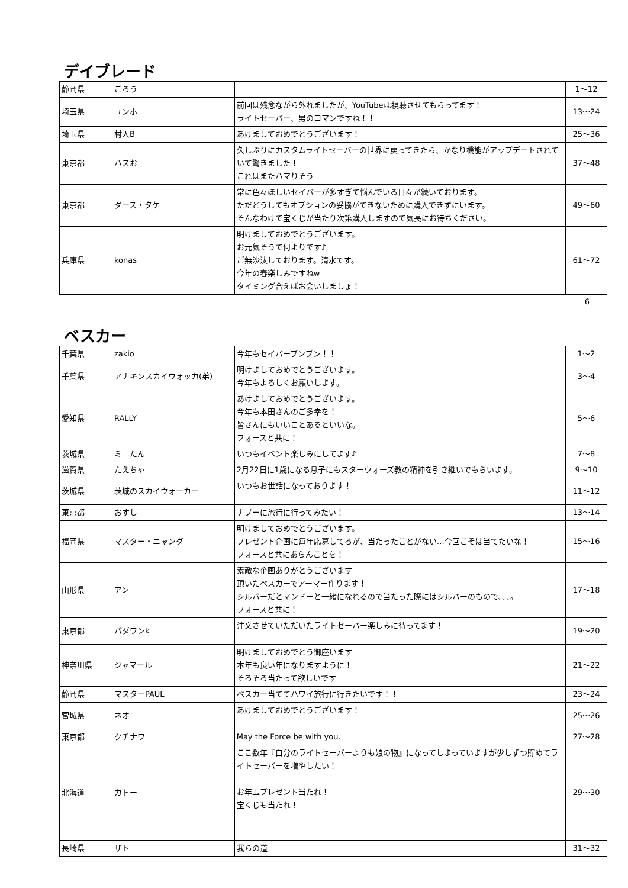デイブレード
| 静岡県 | ごろう | | 1〜12 |
| 埼玉県 | ユンホ | 前回は残念ながら外れましたが、YouTubeは視聴させてもらってます！ ライトセーバー、男のロマンですね！！ | 13〜24 |
| 埼玉県 | 村人B | あけましておめでとうございます！ | 25〜36 |
| 東京都 | ハスお | 久しぶりにカスタムライトセーバーの世界に戻ってきたら、かなり機能がアップデートされていて驚きました！ これはまたハマりそう | 37〜48 |
| 東京都 | ダース・タケ | 常に色々ほしいセイバーが多すぎて悩んでいる日々が続いております。 ただどうしてもオプションの妥協ができないために購入できずにいます。 そんなわけで宝くじが当たり次第購入しますので気長にお待ちください。 | 49〜60 |
| 兵庫県 | konas | 明けましておめでとうございます。 お元気そうで何よりです♪ ご無沙汰しております。清水です。 今年の春楽しみですねw タイミング合えばお会いしましょ！ | 61〜72 |
6
ベスカー
| 千葉県 | zakio | 今年もセイバーブンブン！！ | 1〜2 |
| 千葉県 | アナキンスカイウォッカ(弟) | 明けましておめでとうございます。 今年もよろしくお願いします。 | 3〜4 |
| 愛知県 | RALLY | あけましておめでとうございます。 今年も本田さんのご多幸を！ 皆さんにもいいことあるといいな。 フォースと共に！ | 5〜6 |
| 茨城県 | ミニたん | いつもイベント楽しみにしてます♪ | 7〜8 |
| 滋賀県 | たえちゃ | 2月22日に1歳になる息子にもスターウォーズ教の精神を引き継いでもらいます。 | 9〜10 |
| 茨城県 | 茨城のスカイウォーカー | いつもお世話になっております！ | 11〜12 |
| 東京都 | おすし | ナブーに旅行に行ってみたい！ | 13〜14 |
| 福岡県 | マスター・ニャンダ | 明けましておめでとうございます。 プレゼント企画に毎年応募してるが、当たったことがない…今回こそは当てたいな！ フォースと共にあらんことを！ | 15〜16 |
| 山形県 | アン | 素敵な企画ありがとうございます 頂いたベスカーでアーマー作ります！ シルバーだとマンドーと一緒になれるので当たった際にはシルバーのもので、、、。 フォースと共に！ | 17〜18 |
| 東京都 | パダワンk | 注文させていただいたライトセーバー楽しみに待ってます！ | 19〜20 |
| 神奈川県 | ジャマール | 明けましておめでとう御座います 本年も良い年になりますように！ そろそろ当たって欲しいです | 21〜22 |
| 静岡県 | マスターPAUL | ベスカー当ててハワイ旅行に行きたいです！！ | 23〜24 |
| 宮城県 | ネオ | あけましておめでとうございます！ | 25〜26 |
| 東京都 | クチナワ | May the Force be with you. | 27〜28 |
| 北海道 | カトー | ここ数年『自分のライトセーバーよりも娘の物』になってしまっていますが少しずつ貯めてライトセーバーを増やしたい！ お年玉プレゼント当たれ！ 宝くじも当たれ！ | 29〜30 |
| 長崎県 | ザト | 我らの道 | 31〜32 |